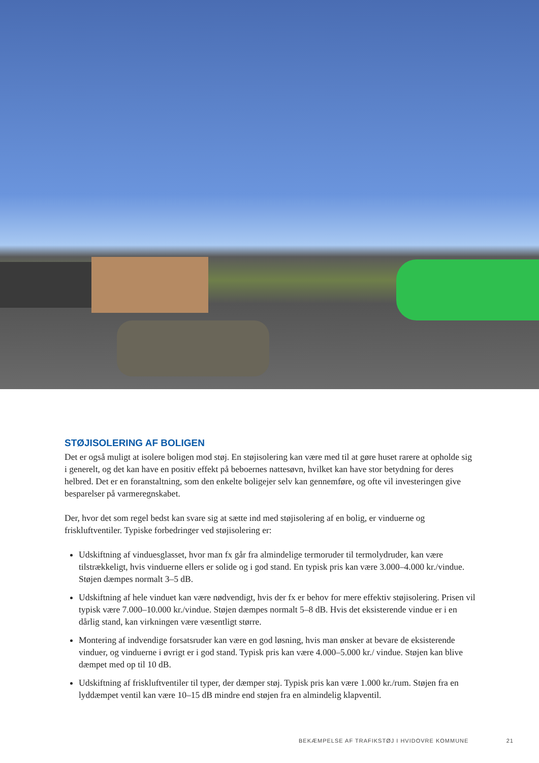STØJISOLERING AF BOLIGEN
Det er også muligt at isolere boligen mod støj. En støjisolering kan være med til at gøre huset rarere at opholde sig i generelt, og det kan have en positiv effekt på beboernes nattesøvn, hvilket kan have stor betydning for deres helbred. Det er en foranstaltning, som den enkelte boligejer selv kan gennemføre, og ofte vil investeringen give besparelser på varmeregnskabet.
Der, hvor det som regel bedst kan svare sig at sætte ind med støjisolering af en bolig, er vinduerne og friskluftventiler. Typiske forbedringer ved støjisolering er:
Udskiftning af vinduesglasset, hvor man fx går fra almindelige termoruder til termolydruder, kan være tilstrækkeligt, hvis vinduerne ellers er solide og i god stand. En typisk pris kan være 3.000–4.000 kr./vindue. Støjen dæmpes normalt 3–5 dB.
Udskiftning af hele vinduet kan være nødvendigt, hvis der fx er behov for mere effektiv støjisolering. Prisen vil typisk være 7.000–10.000 kr./vindue. Støjen dæmpes normalt 5–8 dB. Hvis det eksisterende vindue er i en dårlig stand, kan virkningen være væsentligt større.
Montering af indvendige forsatsruder kan være en god løsning, hvis man ønsker at bevare de eksisterende vinduer, og vinduerne i øvrigt er i god stand. Typisk pris kan være 4.000–5.000 kr./ vindue. Støjen kan blive dæmpet med op til 10 dB.
Udskiftning af friskluftventiler til typer, der dæmper støj. Typisk pris kan være 1.000 kr./rum. Støjen fra en lyddæmpet ventil kan være 10–15 dB mindre end støjen fra en almindelig klapventil.
BEKÆMPELSE AF TRAFIKSTØJ I HVIDOVRE KOMMUNE 21